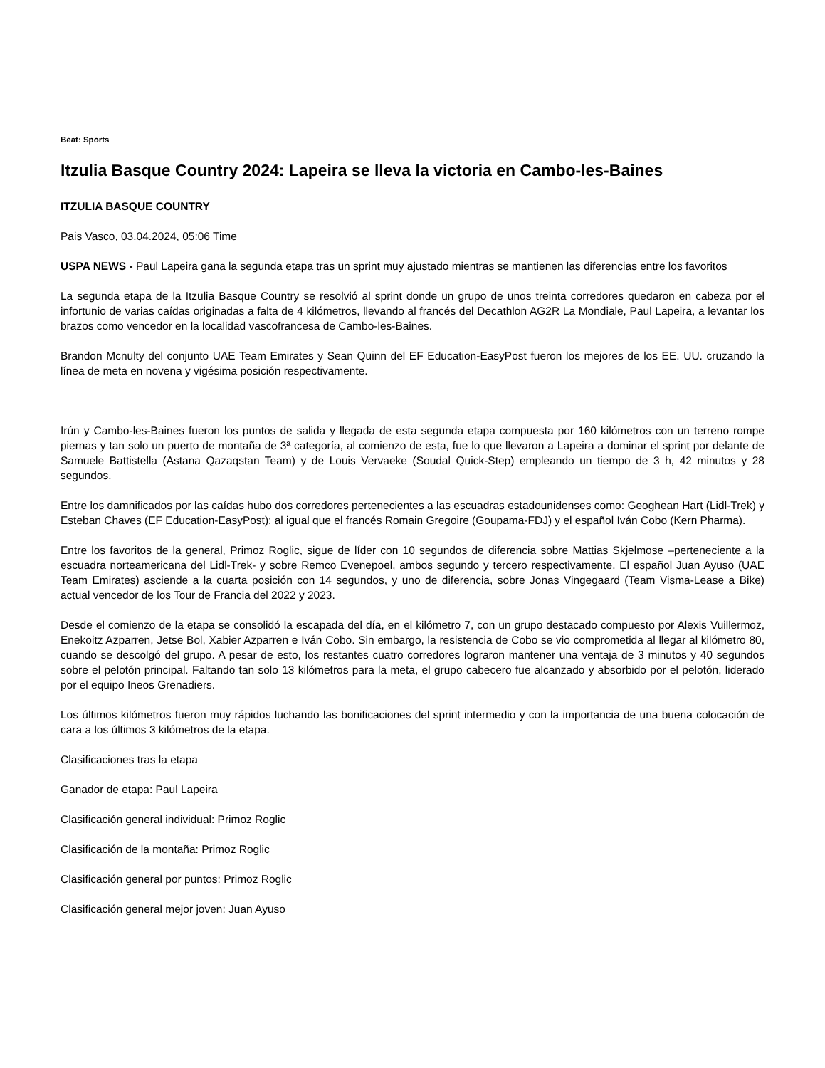Beat: Sports
Itzulia Basque Country 2024: Lapeira se lleva la victoria en Cambo-les-Baines
ITZULIA BASQUE COUNTRY
Pais Vasco, 03.04.2024, 05:06 Time
USPA NEWS - Paul Lapeira gana la segunda etapa tras un sprint muy ajustado mientras se mantienen las diferencias entre los favoritos
La segunda etapa de la Itzulia Basque Country se resolvió al sprint donde un grupo de unos treinta corredores quedaron en cabeza por el infortunio de varias caídas originadas a falta de 4 kilómetros, llevando al francés del Decathlon AG2R La Mondiale, Paul Lapeira, a levantar los brazos como vencedor en la localidad vascofrancesa de Cambo-les-Baines.
Brandon Mcnulty del conjunto UAE Team Emirates y Sean Quinn del EF Education-EasyPost fueron los mejores de los EE. UU. cruzando la línea de meta en novena y vigésima posición respectivamente.
Irún y Cambo-les-Baines fueron los puntos de salida y llegada de esta segunda etapa compuesta por 160 kilómetros con un terreno rompe piernas y tan solo un puerto de montaña de 3ª categoría, al comienzo de esta, fue lo que llevaron a Lapeira a dominar el sprint por delante de Samuele Battistella (Astana Qazaqstan Team) y de Louis Vervaeke (Soudal Quick-Step) empleando un tiempo de 3 h, 42 minutos y 28 segundos.
Entre los damnificados por las caídas hubo dos corredores pertenecientes a las escuadras estadounidenses como: Geoghean Hart (Lidl-Trek) y Esteban Chaves (EF Education-EasyPost); al igual que el francés Romain Gregoire (Goupama-FDJ) y el español Iván Cobo (Kern Pharma).
Entre los favoritos de la general, Primoz Roglic, sigue de líder con 10 segundos de diferencia sobre Mattias Skjelmose –perteneciente a la escuadra norteamericana del Lidl-Trek- y sobre Remco Evenepoel, ambos segundo y tercero respectivamente. El español Juan Ayuso (UAE Team Emirates) asciende a la cuarta posición con 14 segundos, y uno de diferencia, sobre Jonas Vingegaard (Team Visma-Lease a Bike) actual vencedor de los Tour de Francia del 2022 y 2023.
Desde el comienzo de la etapa se consolidó la escapada del día, en el kilómetro 7, con un grupo destacado compuesto por Alexis Vuillermoz, Enekoitz Azparren, Jetse Bol, Xabier Azparren e Iván Cobo. Sin embargo, la resistencia de Cobo se vio comprometida al llegar al kilómetro 80, cuando se descolgó del grupo. A pesar de esto, los restantes cuatro corredores lograron mantener una ventaja de 3 minutos y 40 segundos sobre el pelotón principal. Faltando tan solo 13 kilómetros para la meta, el grupo cabecero fue alcanzado y absorbido por el pelotón, liderado por el equipo Ineos Grenadiers.
Los últimos kilómetros fueron muy rápidos luchando las bonificaciones del sprint intermedio y con la importancia de una buena colocación de cara a los últimos 3 kilómetros de la etapa.
Clasificaciones tras la etapa
Ganador de etapa: Paul Lapeira
Clasificación general individual: Primoz Roglic
Clasificación de la montaña: Primoz Roglic
Clasificación general por puntos: Primoz Roglic
Clasificación general mejor joven: Juan Ayuso